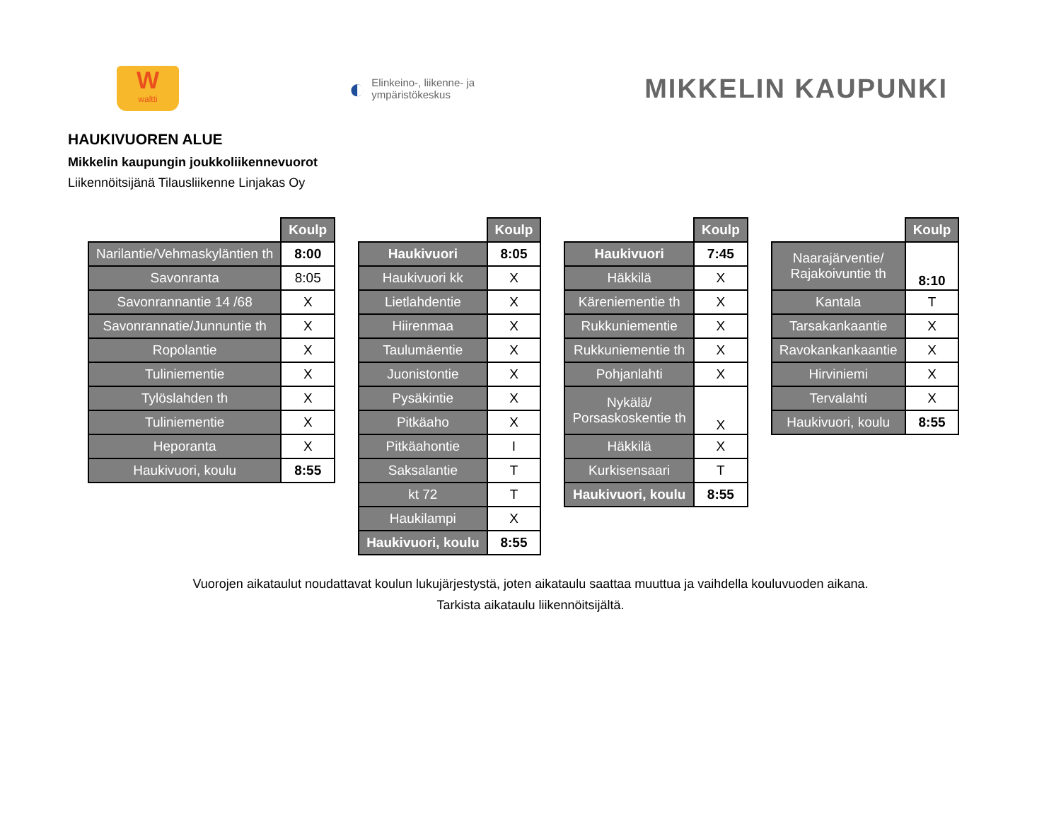W
waltti
◐ Elinkeino-, liikenne- ja
ympäristökeskus
MIKKELIN KAUPUNKI
HAUKIVUOREN ALUE
Mikkelin kaupungin joukkoliikennevuorot
Liikennöitsijänä Tilausliikenne Linjakas Oy
| | Koulp |
| Narilantie/Vehmaskyläntien th | 8:00 |
| Savonranta | 8:05 |
| Savonrannantie 14 /68 | X |
| Savonrannatie/Junnuntie th | X |
| Ropolantie | X |
| Tuliniementie | X |
| Tylöslahden th | X |
| Tuliniementie | X |
| Heporanta | X |
| Haukivuori, koulu | 8:55 |
| | Koulp |
| Haukivuori | 8:05 |
| Haukivuori kk | X |
| Lietlahdentie | X |
| Hiirenmaa | X |
| Taulumäentie | X |
| Juonistontie | X |
| Pysäkintie | X |
| Pitkäaho | X |
| Pitkäahontie | I |
| Saksalantie | T |
| kt 72 | T |
| Haukilampi | X |
| Haukivuori, koulu | 8:55 |
| | Koulp |
| Haukivuori | 7:45 |
| Häkkilä | X |
| Käreniementie th | X |
| Rukkuniementie | X |
| Rukkuniementie th | X |
| Pohjanlahti | X |
| Nykälä/ Porsaskoskentie th | X |
| Häkkilä | X |
| Kurkisensaari | T |
| Haukivuori, koulu | 8:55 |
| | Koulp |
| Naarajärventie/ Rajakoivuntie th | 8:10 |
| Kantala | T |
| Tarsakankaantie | X |
| Ravokankankaantie | X |
| Hirviniemi | X |
| Tervalahti | X |
| Haukivuori, koulu | 8:55 |
Vuorojen aikataulut noudattavat koulun lukujärjestystä, joten aikataulu saattaa muuttua ja vaihdella kouluvuoden aikana.
Tarkista aikataulu liikennöitsijältä.